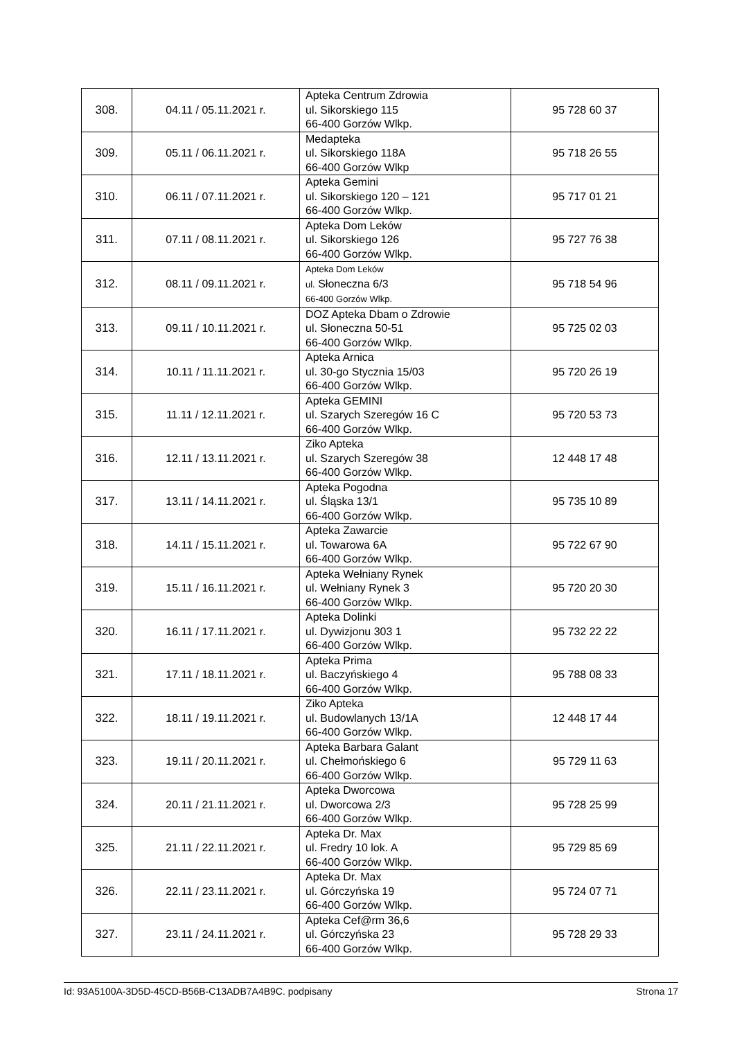| 308. | 04.11 / 05.11.2021 r. | Apteka Centrum Zdrowia ul. Sikorskiego 115 66-400 Gorzów Wlkp. | 95 728 60 37 |
| 309. | 05.11 / 06.11.2021 r. | Medapteka ul. Sikorskiego 118A 66-400 Gorzów Wlkp | 95 718 26 55 |
| 310. | 06.11 / 07.11.2021 r. | Apteka Gemini ul. Sikorskiego 120 – 121 66-400 Gorzów Wlkp. | 95 717 01 21 |
| 311. | 07.11 / 08.11.2021 r. | Apteka Dom Leków ul. Sikorskiego 126 66-400 Gorzów Wlkp. | 95 727 76 38 |
| 312. | 08.11 / 09.11.2021 r. | Apteka Dom Leków ul. Słoneczna 6/3 66-400 Gorzów Wlkp. | 95 718 54 96 |
| 313. | 09.11 / 10.11.2021 r. | DOZ Apteka Dbam o Zdrowie ul. Słoneczna 50-51 66-400 Gorzów Wlkp. | 95 725 02 03 |
| 314. | 10.11 / 11.11.2021 r. | Apteka Arnica ul. 30-go Stycznia 15/03 66-400 Gorzów Wlkp. | 95 720 26 19 |
| 315. | 11.11 / 12.11.2021 r. | Apteka GEMINI ul. Szarych Szeregów 16 C 66-400 Gorzów Wlkp. | 95 720 53 73 |
| 316. | 12.11 / 13.11.2021 r. | Ziko Apteka ul. Szarych Szeregów 38 66-400 Gorzów Wlkp. | 12 448 17 48 |
| 317. | 13.11 / 14.11.2021 r. | Apteka Pogodna ul. Śląska 13/1 66-400 Gorzów Wlkp. | 95 735 10 89 |
| 318. | 14.11 / 15.11.2021 r. | Apteka Zawarcie ul. Towarowa 6A 66-400 Gorzów Wlkp. | 95 722 67 90 |
| 319. | 15.11 / 16.11.2021 r. | Apteka Wełniany Rynek ul. Wełniany Rynek 3 66-400 Gorzów Wlkp. | 95 720 20 30 |
| 320. | 16.11 / 17.11.2021 r. | Apteka Dolinki ul. Dywizjonu 303 1 66-400 Gorzów Wlkp. | 95 732 22 22 |
| 321. | 17.11 / 18.11.2021 r. | Apteka Prima ul. Baczyńskiego 4 66-400 Gorzów Wlkp. | 95 788 08 33 |
| 322. | 18.11 / 19.11.2021 r. | Ziko Apteka ul. Budowlanych 13/1A 66-400 Gorzów Wlkp. | 12 448 17 44 |
| 323. | 19.11 / 20.11.2021 r. | Apteka Barbara Galant ul. Chełmońskiego 6 66-400 Gorzów Wlkp. | 95 729 11 63 |
| 324. | 20.11 / 21.11.2021 r. | Apteka Dworcowa ul. Dworcowa 2/3 66-400 Gorzów Wlkp. | 95 728 25 99 |
| 325. | 21.11 / 22.11.2021 r. | Apteka Dr. Max ul. Fredry 10 lok. A 66-400 Gorzów Wlkp. | 95 729 85 69 |
| 326. | 22.11 / 23.11.2021 r. | Apteka Dr. Max ul. Górczyńska 19 66-400 Gorzów Wlkp. | 95 724 07 71 |
| 327. | 23.11 / 24.11.2021 r. | Apteka Cef@rm 36,6 ul. Górczyńska 23 66-400 Gorzów Wlkp. | 95 728 29 33 |
Id: 93A5100A-3D5D-45CD-B56B-C13ADB7A4B9C. podpisany Strona 17